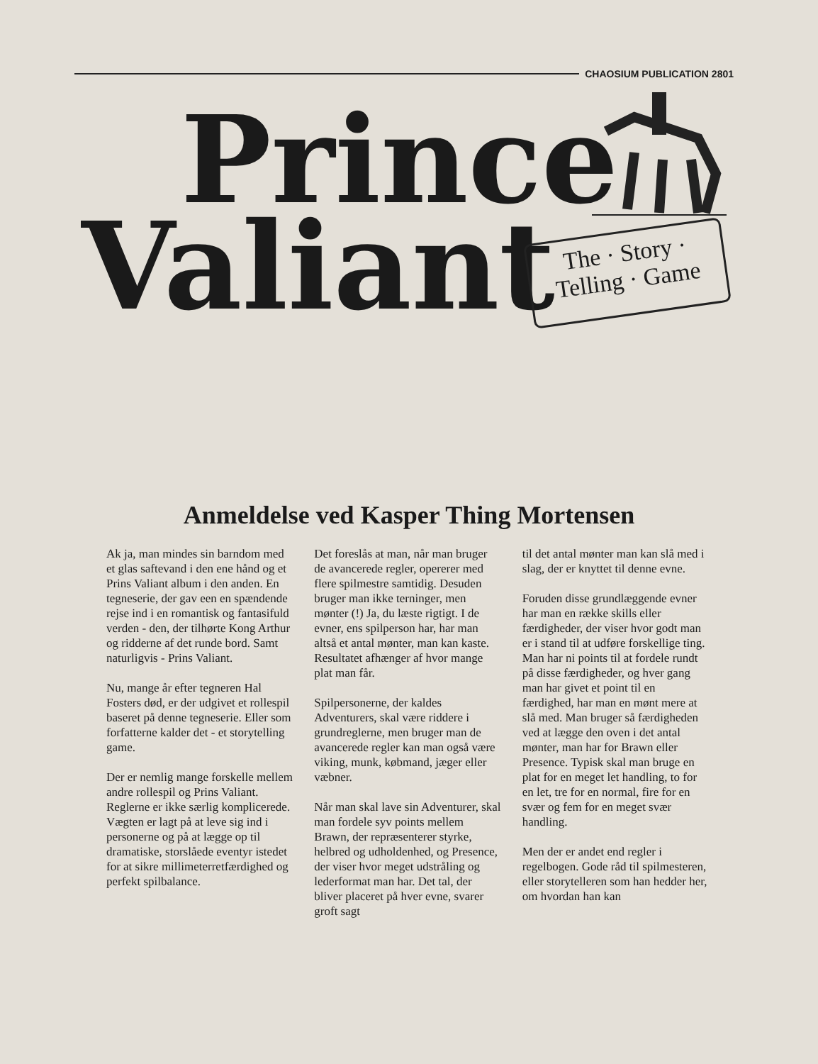CHAOSIUM PUBLICATION 2801
Prince
Valiant
The · Story ·
Telling · Game
Anmeldelse ved Kasper Thing Mortensen
Ak ja, man mindes sin barndom med et glas saftevand i den ene hånd og et Prins Valiant album i den anden. En tegneserie, der gav een en spændende rejse ind i en romantisk og fantasifuld verden - den, der tilhørte Kong Arthur og ridderne af det runde bord. Samt naturligvis - Prins Valiant.
Nu, mange år efter tegneren Hal Fosters død, er der udgivet et rollespil baseret på denne tegneserie. Eller som forfatterne kalder det - et storytelling game.
Der er nemlig mange forskelle mellem andre rollespil og Prins Valiant. Reglerne er ikke særlig komplicerede. Vægten er lagt på at leve sig ind i personerne og på at lægge op til dramatiske, storslåede eventyr istedet for at sikre millimeterretfærdighed og perfekt spilbalance.
Det foreslås at man, når man bruger de avancerede regler, opererer med flere spilmestre samtidig. Desuden bruger man ikke terninger, men mønter (!) Ja, du læste rigtigt. I de evner, ens spilperson har, har man altså et antal mønter, man kan kaste. Resultatet afhænger af hvor mange plat man får.
Spilpersonerne, der kaldes Adventurers, skal være riddere i grundreglerne, men bruger man de avancerede regler kan man også være viking, munk, købmand, jæger eller væbner.
Når man skal lave sin Adventurer, skal man fordele syv points mellem Brawn, der repræsenterer styrke, helbred og udholdenhed, og Presence, der viser hvor meget udstråling og lederformat man har. Det tal, der bliver placeret på hver evne, svarer groft sagt
til det antal mønter man kan slå med i slag, der er knyttet til denne evne.
Foruden disse grundlæggende evner har man en række skills eller færdigheder, der viser hvor godt man er i stand til at udføre forskellige ting. Man har ni points til at fordele rundt på disse færdigheder, og hver gang man har givet et point til en færdighed, har man en mønt mere at slå med. Man bruger så færdigheden ved at lægge den oven i det antal mønter, man har for Brawn eller Presence. Typisk skal man bruge en plat for en meget let handling, to for en let, tre for en normal, fire for en svær og fem for en meget svær handling.
Men der er andet end regler i regelbogen. Gode råd til spilmesteren, eller storytelleren som han hedder her, om hvordan han kan